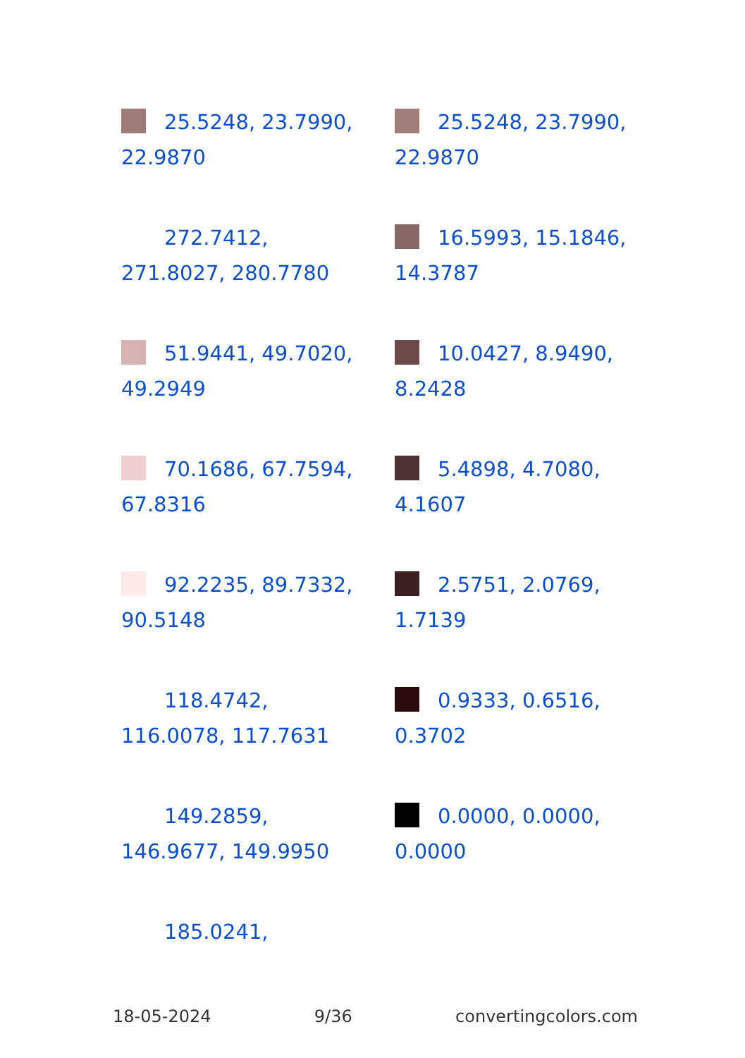25.5248, 23.7990, 22.9870
25.5248, 23.7990, 22.9870
272.7412, 271.8027, 280.7780
16.5993, 15.1846, 14.3787
51.9441, 49.7020, 49.2949
10.0427, 8.9490, 8.2428
70.1686, 67.7594, 67.8316
5.4898, 4.7080, 4.1607
92.2235, 89.7332, 90.5148
2.5751, 2.0769, 1.7139
118.4742, 116.0078, 117.7631
0.9333, 0.6516, 0.3702
149.2859, 146.9677, 149.9950
0.0000, 0.0000, 0.0000
185.0241,
18-05-2024 9/36 convertingcolors.com